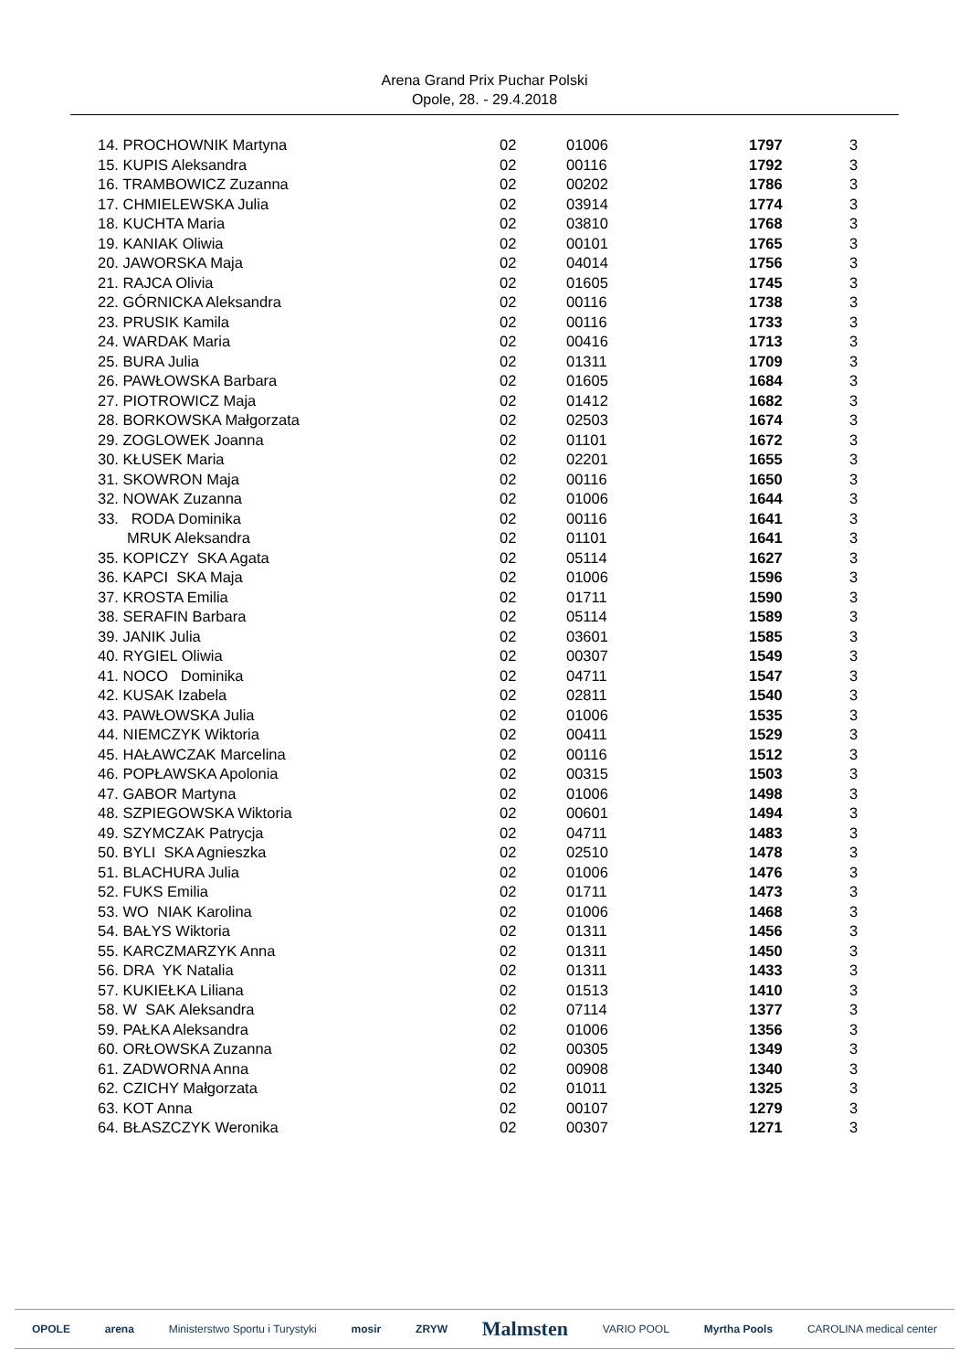Arena Grand Prix Puchar Polski
Opole, 28. - 29.4.2018
| 14. PROCHOWNIK Martyna | 02 | 01006 | 1797 | 3 |
| 15. KUPIS Aleksandra | 02 | 00116 | 1792 | 3 |
| 16. TRAMBOWICZ Zuzanna | 02 | 00202 | 1786 | 3 |
| 17. CHMIELEWSKA Julia | 02 | 03914 | 1774 | 3 |
| 18. KUCHTA Maria | 02 | 03810 | 1768 | 3 |
| 19. KANIAK Oliwia | 02 | 00101 | 1765 | 3 |
| 20. JAWORSKA Maja | 02 | 04014 | 1756 | 3 |
| 21. RAJCA Olivia | 02 | 01605 | 1745 | 3 |
| 22. GÓRNICKA Aleksandra | 02 | 00116 | 1738 | 3 |
| 23. PRUSIK Kamila | 02 | 00116 | 1733 | 3 |
| 24. WARDAK Maria | 02 | 00416 | 1713 | 3 |
| 25. BURA Julia | 02 | 01311 | 1709 | 3 |
| 26. PAWŁOWSKA Barbara | 02 | 01605 | 1684 | 3 |
| 27. PIOTROWICZ Maja | 02 | 01412 | 1682 | 3 |
| 28. BORKOWSKA Małgorzata | 02 | 02503 | 1674 | 3 |
| 29. ZOGLOWEK Joanna | 02 | 01101 | 1672 | 3 |
| 30. KŁUSEK Maria | 02 | 02201 | 1655 | 3 |
| 31. SKOWRON Maja | 02 | 00116 | 1650 | 3 |
| 32. NOWAK Zuzanna | 02 | 01006 | 1644 | 3 |
| 33. RODA Dominika | 02 | 00116 | 1641 | 3 |
| MRUK Aleksandra | 02 | 01101 | 1641 | 3 |
| 35. KOPICZY SKA Agata | 02 | 05114 | 1627 | 3 |
| 36. KAPCI SKA Maja | 02 | 01006 | 1596 | 3 |
| 37. KROSTA Emilia | 02 | 01711 | 1590 | 3 |
| 38. SERAFIN Barbara | 02 | 05114 | 1589 | 3 |
| 39. JANIK Julia | 02 | 03601 | 1585 | 3 |
| 40. RYGIEL Oliwia | 02 | 00307 | 1549 | 3 |
| 41. NOCO Dominika | 02 | 04711 | 1547 | 3 |
| 42. KUSAK Izabela | 02 | 02811 | 1540 | 3 |
| 43. PAWŁOWSKA Julia | 02 | 01006 | 1535 | 3 |
| 44. NIEMCZYK Wiktoria | 02 | 00411 | 1529 | 3 |
| 45. HAŁAWCZAK Marcelina | 02 | 00116 | 1512 | 3 |
| 46. POPŁAWSKA Apolonia | 02 | 00315 | 1503 | 3 |
| 47. GABOR Martyna | 02 | 01006 | 1498 | 3 |
| 48. SZPIEGOWSKA Wiktoria | 02 | 00601 | 1494 | 3 |
| 49. SZYMCZAK Patrycja | 02 | 04711 | 1483 | 3 |
| 50. BYLI SKA Agnieszka | 02 | 02510 | 1478 | 3 |
| 51. BLACHURA Julia | 02 | 01006 | 1476 | 3 |
| 52. FUKS Emilia | 02 | 01711 | 1473 | 3 |
| 53. WO NIAK Karolina | 02 | 01006 | 1468 | 3 |
| 54. BAŁYS Wiktoria | 02 | 01311 | 1456 | 3 |
| 55. KARCZMARZYK Anna | 02 | 01311 | 1450 | 3 |
| 56. DRA YK Natalia | 02 | 01311 | 1433 | 3 |
| 57. KUKIEŁKA Liliana | 02 | 01513 | 1410 | 3 |
| 58. W SAK Aleksandra | 02 | 07114 | 1377 | 3 |
| 59. PAŁKA Aleksandra | 02 | 01006 | 1356 | 3 |
| 60. ORŁOWSKA Zuzanna | 02 | 00305 | 1349 | 3 |
| 61. ZADWORNA Anna | 02 | 00908 | 1340 | 3 |
| 62. CZICHY Małgorzata | 02 | 01011 | 1325 | 3 |
| 63. KOT Anna | 02 | 00107 | 1279 | 3 |
| 64. BŁASZCZYK Weronika | 02 | 00307 | 1271 | 3 |
OPOLE arena Ministerstwo Sportu i Turystyki mosir ZRYW Malmsten VARIO POOL Myrtha Pools CAROLINA medical center